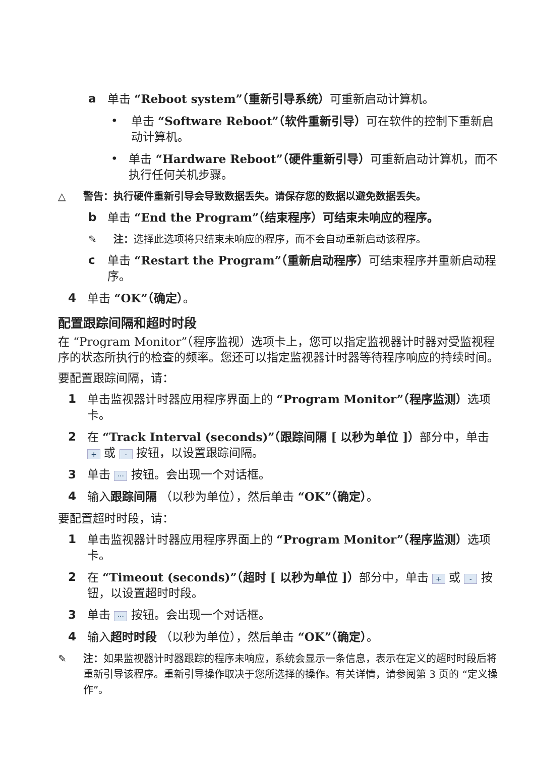a 单击 “Reboot system”（重新引导系统）可重新启动计算机。
• 单击 “Software Reboot”（软件重新引导）可在软件的控制下重新启动计算机。
• 单击 “Hardware Reboot”（硬件重新引导）可重新启动计算机，而不执行任何关机步骤。
△ 警告：执行硬件重新引导会导致数据丢失。请保存您的数据以避免数据丢失。
b 单击 “End the Program”（结束程序）可结束未响应的程序。
✎ 注：选择此选项将只结束未响应的程序，而不会自动重新启动该程序。
c 单击 “Restart the Program”（重新启动程序）可结束程序并重新启动程序。
4 单击 “OK”（确定）。
配置跟踪间隔和超时时段
在 “Program Monitor”（程序监视）选项卡上，您可以指定监视器计时器对受监视程序的状态所执行的检查的频率。您还可以指定监视器计时器等待程序响应的持续时间。
要配置跟踪间隔，请：
1 单击监视器计时器应用程序界面上的 “Program Monitor”（程序监测）选项卡。
2 在 “Track Interval (seconds)”（跟踪间隔 [ 以秒为单位 ]）部分中，单击 + 或 - 按钮，以设置跟踪间隔。
3 单击 ··· 按钮。会出现一个对话框。
4 输入跟踪间隔 （以秒为单位），然后单击 “OK”（确定）。
要配置超时时段，请：
1 单击监视器计时器应用程序界面上的 “Program Monitor”（程序监测）选项卡。
2 在 “Timeout (seconds)”（超时 [ 以秒为单位 ]）部分中，单击 + 或 - 按钮，以设置超时时段。
3 单击 ··· 按钮。会出现一个对话框。
4 输入超时时段 （以秒为单位），然后单击 “OK”（确定）。
✎ 注：如果监视器计时器跟踪的程序未响应，系统会显示一条信息，表示在定义的超时时段后将重新引导该程序。重新引导操作取决于您所选择的操作。有关详情，请参阅第 3 页的 “定义操作”。